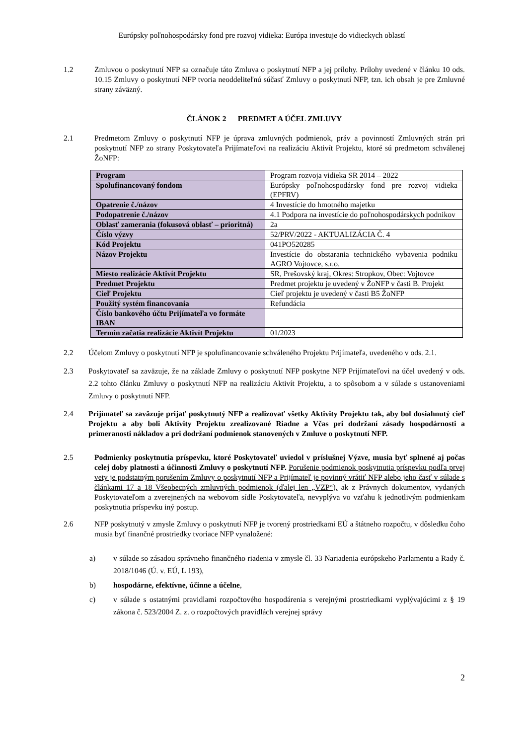Európsky poľnohospodársky fond pre rozvoj vidieka: Európa investuje do vidieckych oblastí
1.2 Zmluvou o poskytnutí NFP sa označuje táto Zmluva o poskytnutí NFP a jej prílohy. Prílohy uvedené v článku 10 ods. 10.15 Zmluvy o poskytnutí NFP tvoria neoddeliteľnú súčasť Zmluvy o poskytnutí NFP, tzn. ich obsah je pre Zmluvné strany záväzný.
ČLÁNOK 2 PREDMET A ÚČEL ZMLUVY
2.1 Predmetom Zmluvy o poskytnutí NFP je úprava zmluvných podmienok, práv a povinností Zmluvných strán pri poskytnutí NFP zo strany Poskytovateľa Prijímateľovi na realizáciu Aktivít Projektu, ktoré sú predmetom schválenej ŽoNFP:
| Program | Program rozvoja vidieka SR 2014 – 2022 |
| Spolufinancovaný fondom | Európsky poľnohospodársky fond pre rozvoj vidieka (EPFRV) |
| Opatrenie č./názov | 4 Investície do hmotného majetku |
| Podopatrenie č./názov | 4.1 Podpora na investície do poľnohospodárskych podnikov |
| Oblasť zamerania (fokusová oblasť – prioritná) | 2a |
| Číslo výzvy | 52/PRV/2022 - AKTUALIZÁCIA Č. 4 |
| Kód Projektu | 041PO520285 |
| Názov Projektu | Investície do obstarania technického vybavenia podniku AGRO Vojtovce, s.r.o. |
| Miesto realizácie Aktivít Projektu | SR, Prešovský kraj, Okres: Stropkov, Obec: Vojtovce |
| Predmet Projektu | Predmet projektu je uvedený v ŽoNFP v časti B. Projekt |
| Cieľ Projektu | Cieľ projektu je uvedený v časti B5 ŽoNFP |
| Použitý systém financovania | Refundácia |
| Číslo bankového účtu Prijímateľa vo formáte IBAN | |
| Termín začatia realizácie Aktivít Projektu | 01/2023 |
2.2 Účelom Zmluvy o poskytnutí NFP je spolufinancovanie schváleného Projektu Prijímateľa, uvedeného v ods. 2.1.
2.3 Poskytovateľ sa zaväzuje, že na základe Zmluvy o poskytnutí NFP poskytne NFP Prijímateľovi na účel uvedený v ods. 2.2 tohto článku Zmluvy o poskytnutí NFP na realizáciu Aktivít Projektu, a to spôsobom a v súlade s ustanoveniami Zmluvy o poskytnutí NFP.
2.4 Prijímateľ sa zaväzuje prijať poskytnutý NFP a realizovať všetky Aktivity Projektu tak, aby bol dosiahnutý cieľ Projektu a aby boli Aktivity Projektu zrealizované Riadne a Včas pri dodržaní zásady hospodárnosti a primeranosti nákladov a pri dodržaní podmienok stanovených v Zmluve o poskytnutí NFP.
2.5 Podmienky poskytnutia príspevku, ktoré Poskytovateľ uviedol v príslušnej Výzve, musia byť splnené aj počas celej doby platnosti a účinnosti Zmluvy o poskytnutí NFP. Porušenie podmienok poskytnutia príspevku podľa prvej vety je podstatným porušením Zmluvy o poskytnutí NFP a Prijímateľ je povinný vrátiť NFP alebo jeho časť v súlade s článkami 17 a 18 Všeobecných zmluvných podmienok (ďalej len „VZP“), ak z Právnych dokumentov, vydaných Poskytovateľom a zverejnených na webovom sídle Poskytovateľa, nevyplýva vo vzťahu k jednotlivým podmienkam poskytnutia príspevku iný postup.
2.6 NFP poskytnutý v zmysle Zmluvy o poskytnutí NFP je tvorený prostriedkami EÚ a štátneho rozpočtu, v dôsledku čoho musia byť finančné prostriedky tvoriace NFP vynaložené:
a) v súlade so zásadou správneho finančného riadenia v zmysle čl. 33 Nariadenia európskeho Parlamentu a Rady č. 2018/1046 (Ú. v. EÚ, L 193),
b) hospodárne, efektívne, účinne a účelne,
c) v súlade s ostatnými pravidlami rozpočtového hospodárenia s verejnými prostriedkami vyplývajúcimi z § 19 zákona č. 523/2004 Z. z. o rozpočtových pravidlách verejnej správy
2